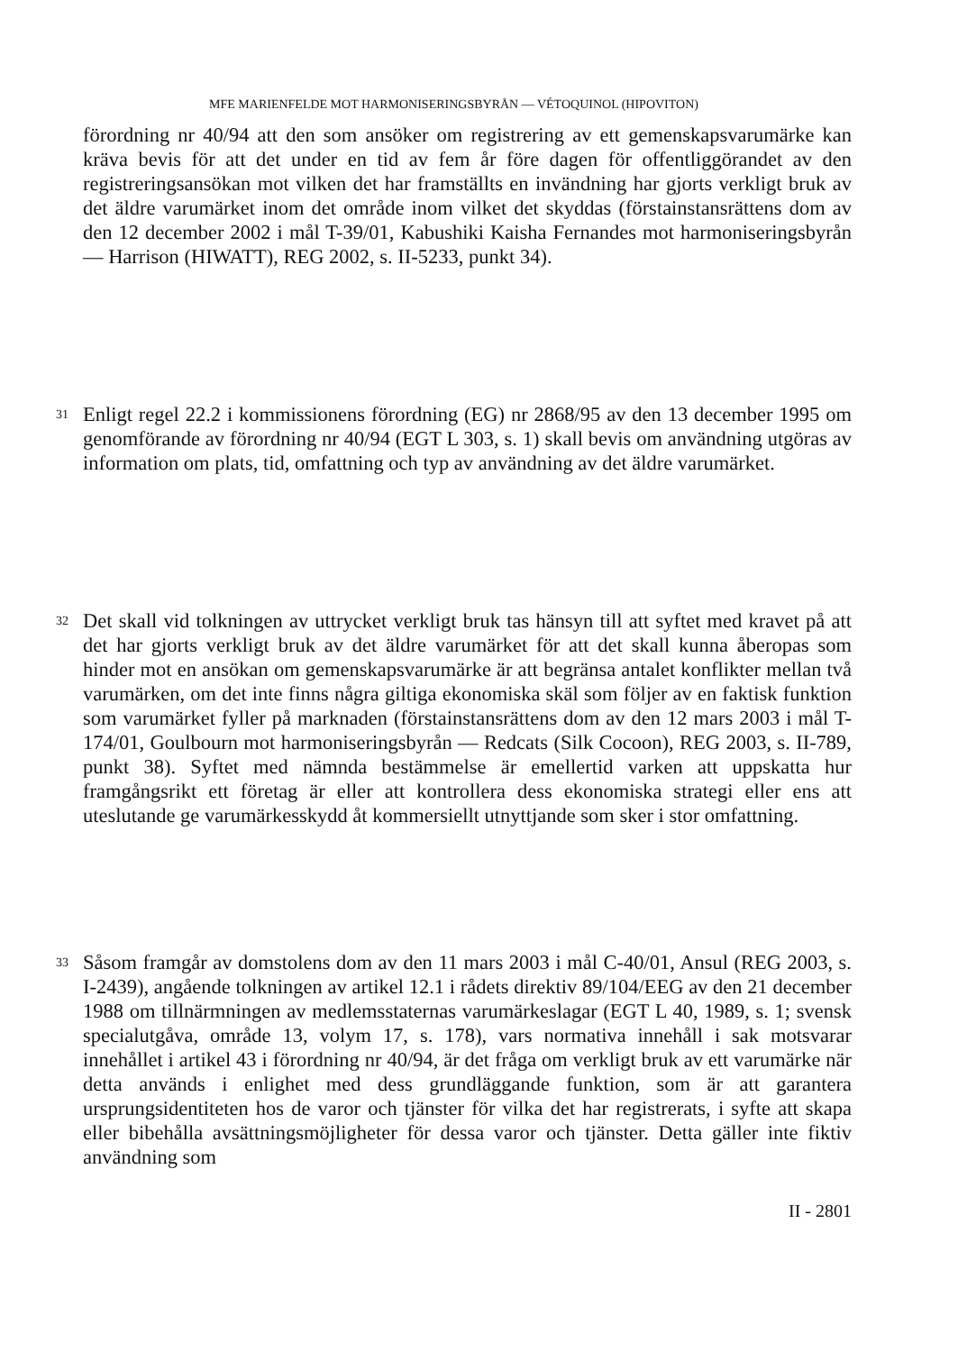MFE MARIENFELDE MOT HARMONISERINGSBYRÅN — VÉTOQUINOL (HIPOVITON)
förordning nr 40/94 att den som ansöker om registrering av ett gemenskapsvarumärke kan kräva bevis för att det under en tid av fem år före dagen för offentliggörandet av den registreringsansökan mot vilken det har framställts en invändning har gjorts verkligt bruk av det äldre varumärket inom det område inom vilket det skyddas (förstainstansrättens dom av den 12 december 2002 i mål T-39/01, Kabushiki Kaisha Fernandes mot harmoniseringsbyrån — Harrison (HIWATT), REG 2002, s. II-5233, punkt 34).
31
Enligt regel 22.2 i kommissionens förordning (EG) nr 2868/95 av den 13 december 1995 om genomförande av förordning nr 40/94 (EGT L 303, s. 1) skall bevis om användning utgöras av information om plats, tid, omfattning och typ av användning av det äldre varumärket.
32
Det skall vid tolkningen av uttrycket verkligt bruk tas hänsyn till att syftet med kravet på att det har gjorts verkligt bruk av det äldre varumärket för att det skall kunna åberopas som hinder mot en ansökan om gemenskapsvarumärke är att begränsa antalet konflikter mellan två varumärken, om det inte finns några giltiga ekonomiska skäl som följer av en faktisk funktion som varumärket fyller på marknaden (förstainstansrättens dom av den 12 mars 2003 i mål T-174/01, Goulbourn mot harmoniseringsbyrån — Redcats (Silk Cocoon), REG 2003, s. II-789, punkt 38). Syftet med nämnda bestämmelse är emellertid varken att uppskatta hur framgångsrikt ett företag är eller att kontrollera dess ekonomiska strategi eller ens att uteslutande ge varumärkesskydd åt kommersiellt utnyttjande som sker i stor omfattning.
33
Såsom framgår av domstolens dom av den 11 mars 2003 i mål C-40/01, Ansul (REG 2003, s. I-2439), angående tolkningen av artikel 12.1 i rådets direktiv 89/104/EEG av den 21 december 1988 om tillnärmningen av medlemsstaternas varumärkeslagar (EGT L 40, 1989, s. 1; svensk specialutgåva, område 13, volym 17, s. 178), vars normativa innehåll i sak motsvarar innehållet i artikel 43 i förordning nr 40/94, är det fråga om verkligt bruk av ett varumärke när detta används i enlighet med dess grundläggande funktion, som är att garantera ursprungsidentiteten hos de varor och tjänster för vilka det har registrerats, i syfte att skapa eller bibehålla avsättningsmöjligheter för dessa varor och tjänster. Detta gäller inte fiktiv användning som
II - 2801